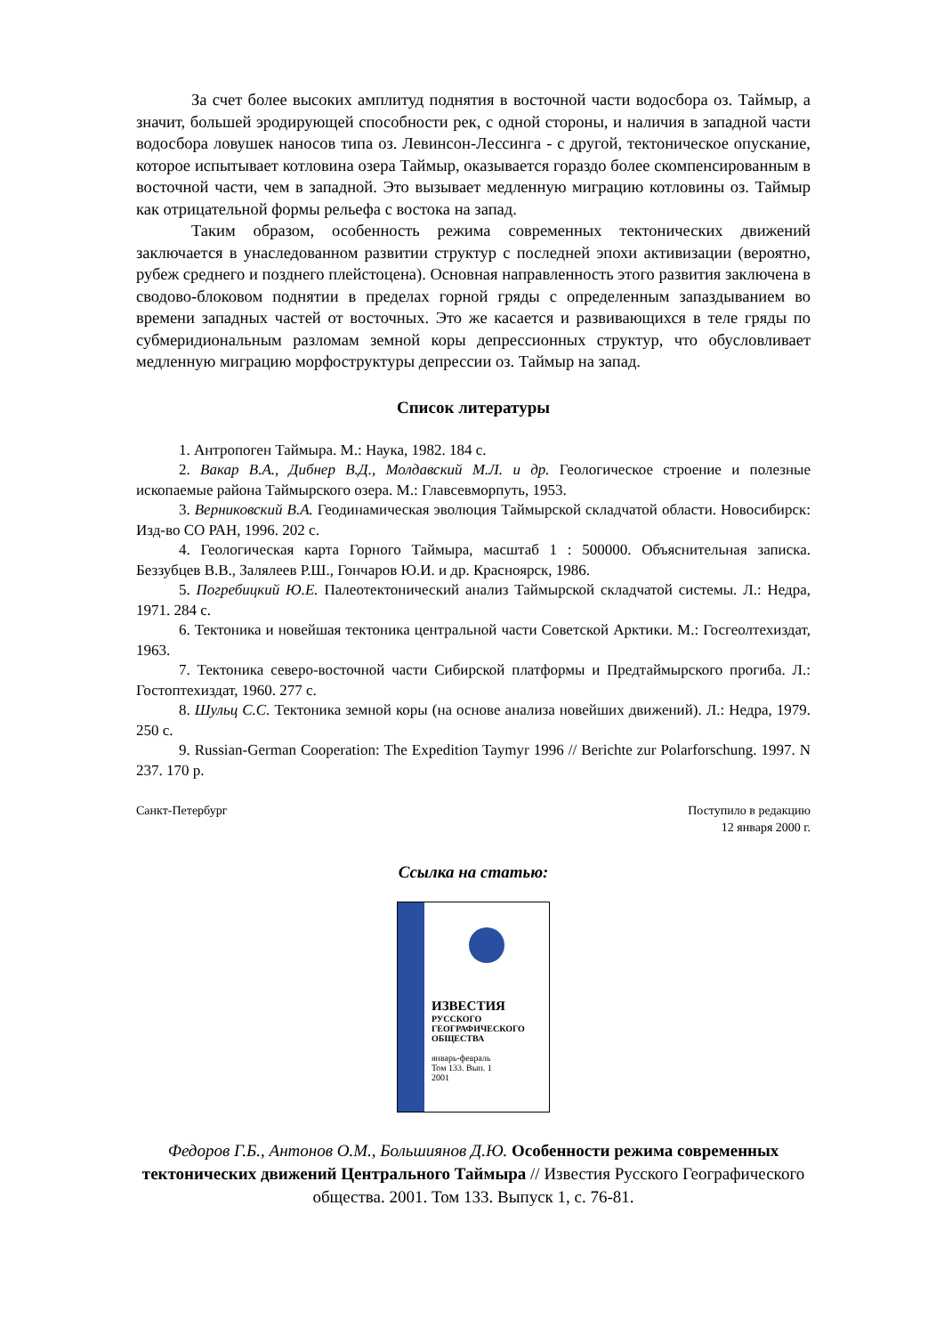За счет более высоких амплитуд поднятия в восточной части водосбора оз. Таймыр, а значит, большей эродирующей способности рек, с одной стороны, и наличия в западной части водосбора ловушек наносов типа оз. Левинсон-Лессинга - с другой, тектоническое опускание, которое испытывает котловина озера Таймыр, оказывается гораздо более скомпенсированным в восточной части, чем в западной. Это вызывает медленную миграцию котловины оз. Таймыр как отрицательной формы рельефа с востока на запад.
Таким образом, особенность режима современных тектонических движений заключается в унаследованном развитии структур с последней эпохи активизации (вероятно, рубеж среднего и позднего плейстоцена). Основная направленность этого развития заключена в сводово-блоковом поднятии в пределах горной гряды с определенным запаздыванием во времени западных частей от восточных. Это же касается и развивающихся в теле гряды по субмеридиональным разломам земной коры депрессионных структур, что обусловливает медленную миграцию морфоструктуры депрессии оз. Таймыр на запад.
Список литературы
1. Антропоген Таймыра. М.: Наука, 1982. 184 с.
2. Вакар В.А., Дибнер В.Д., Молдавский М.Л. и др. Геологическое строение и полезные ископаемые района Таймырского озера. М.: Главсевморпуть, 1953.
3. Верниковский В.А. Геодинамическая эволюция Таймырской складчатой области. Новосибирск: Изд-во СО РАН, 1996. 202 с.
4. Геологическая карта Горного Таймыра, масштаб 1 : 500000. Объяснительная записка. Беззубцев В.В., Залялеев Р.Ш., Гончаров Ю.И. и др. Красноярск, 1986.
5. Погребицкий Ю.Е. Палеотектонический анализ Таймырской складчатой системы. Л.: Недра, 1971. 284 с.
6. Тектоника и новейшая тектоника центральной части Советской Арктики. М.: Госгеолтехиздат, 1963.
7. Тектоника северо-восточной части Сибирской платформы и Предтаймырского прогиба. Л.: Гостоптехиздат, 1960. 277 с.
8. Шульц С.С. Тектоника земной коры (на основе анализа новейших движений). Л.: Недра, 1979. 250 с.
9. Russian-German Cooperation: The Expedition Taymyr 1996 // Berichte zur Polarforschung. 1997. N 237. 170 p.
Санкт-Петербург Поступило в редакцию
12 января 2000 г.
Ссылка на статью:
ИЗВЕСТИЯ
РУССКОГО
ГЕОГРАФИЧЕСКОГО
ОБЩЕСТВА
январь-февраль
Том 133. Вып. 1
2001
Федоров Г.Б., Антонов О.М., Большиянов Д.Ю. Особенности режима современных тектонических движений Центрального Таймыра // Известия Русского Географического общества. 2001. Том 133. Выпуск 1, с. 76-81.